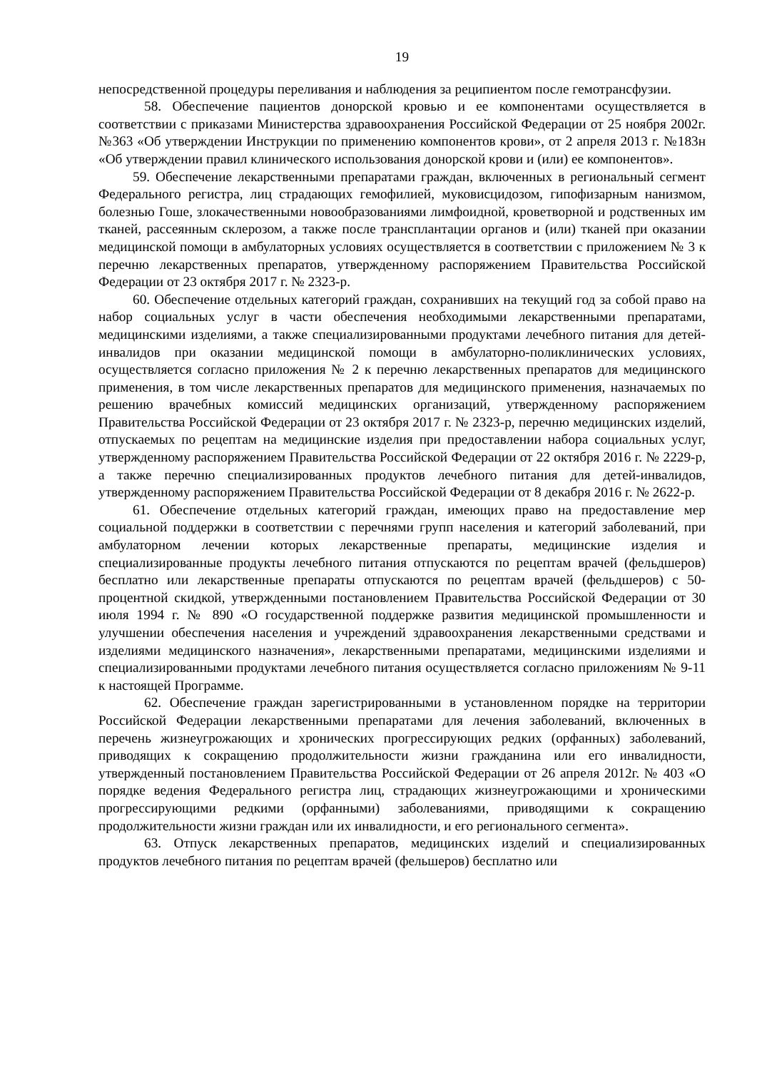19
непосредственной процедуры переливания и наблюдения за реципиентом после гемотрансфузии.
58. Обеспечение пациентов донорской кровью и ее компонентами осуществляется в соответствии с приказами Министерства здравоохранения Российской Федерации от 25 ноября 2002г. №363 «Об утверждении Инструкции по применению компонентов крови», от 2 апреля 2013 г. №183н «Об утверждении правил клинического использования донорской крови и (или) ее компонентов».
59. Обеспечение лекарственными препаратами граждан, включенных в региональный сегмент Федерального регистра, лиц страдающих гемофилией, муковисцидозом, гипофизарным нанизмом, болезнью Гоше, злокачественными новообразованиями лимфоидной, кроветворной и родственных им тканей, рассеянным склерозом, а также после трансплантации органов и (или) тканей при оказании медицинской помощи в амбулаторных условиях осуществляется в соответствии с приложением № 3 к перечню лекарственных препаратов, утвержденному распоряжением Правительства Российской Федерации от 23 октября 2017 г. № 2323-р.
60. Обеспечение отдельных категорий граждан, сохранивших на текущий год за собой право на набор социальных услуг в части обеспечения необходимыми лекарственными препаратами, медицинскими изделиями, а также специализированными продуктами лечебного питания для детей-инвалидов при оказании медицинской помощи в амбулаторно-поликлинических условиях, осуществляется согласно приложения № 2 к перечню лекарственных препаратов для медицинского применения, в том числе лекарственных препаратов для медицинского применения, назначаемых по решению врачебных комиссий медицинских организаций, утвержденному распоряжением Правительства Российской Федерации от 23 октября 2017 г. № 2323-р, перечню медицинских изделий, отпускаемых по рецептам на медицинские изделия при предоставлении набора социальных услуг, утвержденному распоряжением Правительства Российской Федерации от 22 октября 2016 г. № 2229-р, а также перечню специализированных продуктов лечебного питания для детей-инвалидов, утвержденному распоряжением Правительства Российской Федерации от 8 декабря 2016 г. № 2622-р.
61. Обеспечение отдельных категорий граждан, имеющих право на предоставление мер социальной поддержки в соответствии с перечнями групп населения и категорий заболеваний, при амбулаторном лечении которых лекарственные препараты, медицинские изделия и специализированные продукты лечебного питания отпускаются по рецептам врачей (фельдшеров) бесплатно или лекарственные препараты отпускаются по рецептам врачей (фельдшеров) с 50-процентной скидкой, утвержденными постановлением Правительства Российской Федерации от 30 июля 1994 г. № 890 «О государственной поддержке развития медицинской промышленности и улучшении обеспечения населения и учреждений здравоохранения лекарственными средствами и изделиями медицинского назначения», лекарственными препаратами, медицинскими изделиями и специализированными продуктами лечебного питания осуществляется согласно приложениям № 9-11 к настоящей Программе.
62. Обеспечение граждан зарегистрированными в установленном порядке на территории Российской Федерации лекарственными препаратами для лечения заболеваний, включенных в перечень жизнеугрожающих и хронических прогрессирующих редких (орфанных) заболеваний, приводящих к сокращению продолжительности жизни гражданина или его инвалидности, утвержденный постановлением Правительства Российской Федерации от 26 апреля 2012г. № 403 «О порядке ведения Федерального регистра лиц, страдающих жизнеугрожающими и хроническими прогрессирующими редкими (орфанными) заболеваниями, приводящими к сокращению продолжительности жизни граждан или их инвалидности, и его регионального сегмента».
63. Отпуск лекарственных препаратов, медицинских изделий и специализированных продуктов лечебного питания по рецептам врачей (фельшеров) бесплатно или